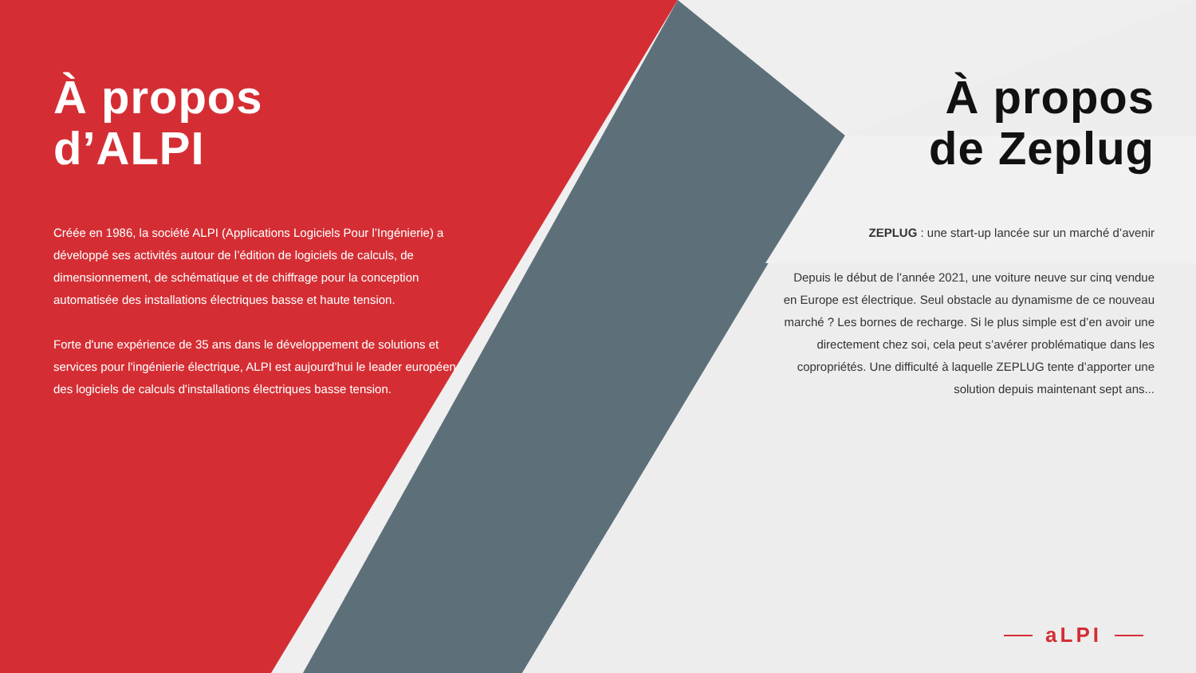À propos
d’ALPI
Créée en 1986, la société ALPI (Applications Logiciels Pour l’Ingénierie) a développé ses activités autour de l’édition de logiciels de calculs, de dimensionnement, de schématique et de chiffrage pour la conception automatisée des installations électriques basse et haute tension.
Forte d'une expérience de 35 ans dans le développement de solutions et services pour l'ingénierie électrique, ALPI est aujourd’hui le leader européen des logiciels de calculs d'installations électriques basse tension.
À propos
de Zeplug
ZEPLUG : une start-up lancée sur un marché d’avenir
Depuis le début de l’année 2021, une voiture neuve sur cinq vendue en Europe est électrique. Seul obstacle au dynamisme de ce nouveau marché ? Les bornes de recharge. Si le plus simple est d’en avoir une directement chez soi, cela peut s’avérer problématique dans les copropriétés. Une difficulté à laquelle ZEPLUG tente d’apporter une solution depuis maintenant sept ans...
aLPI